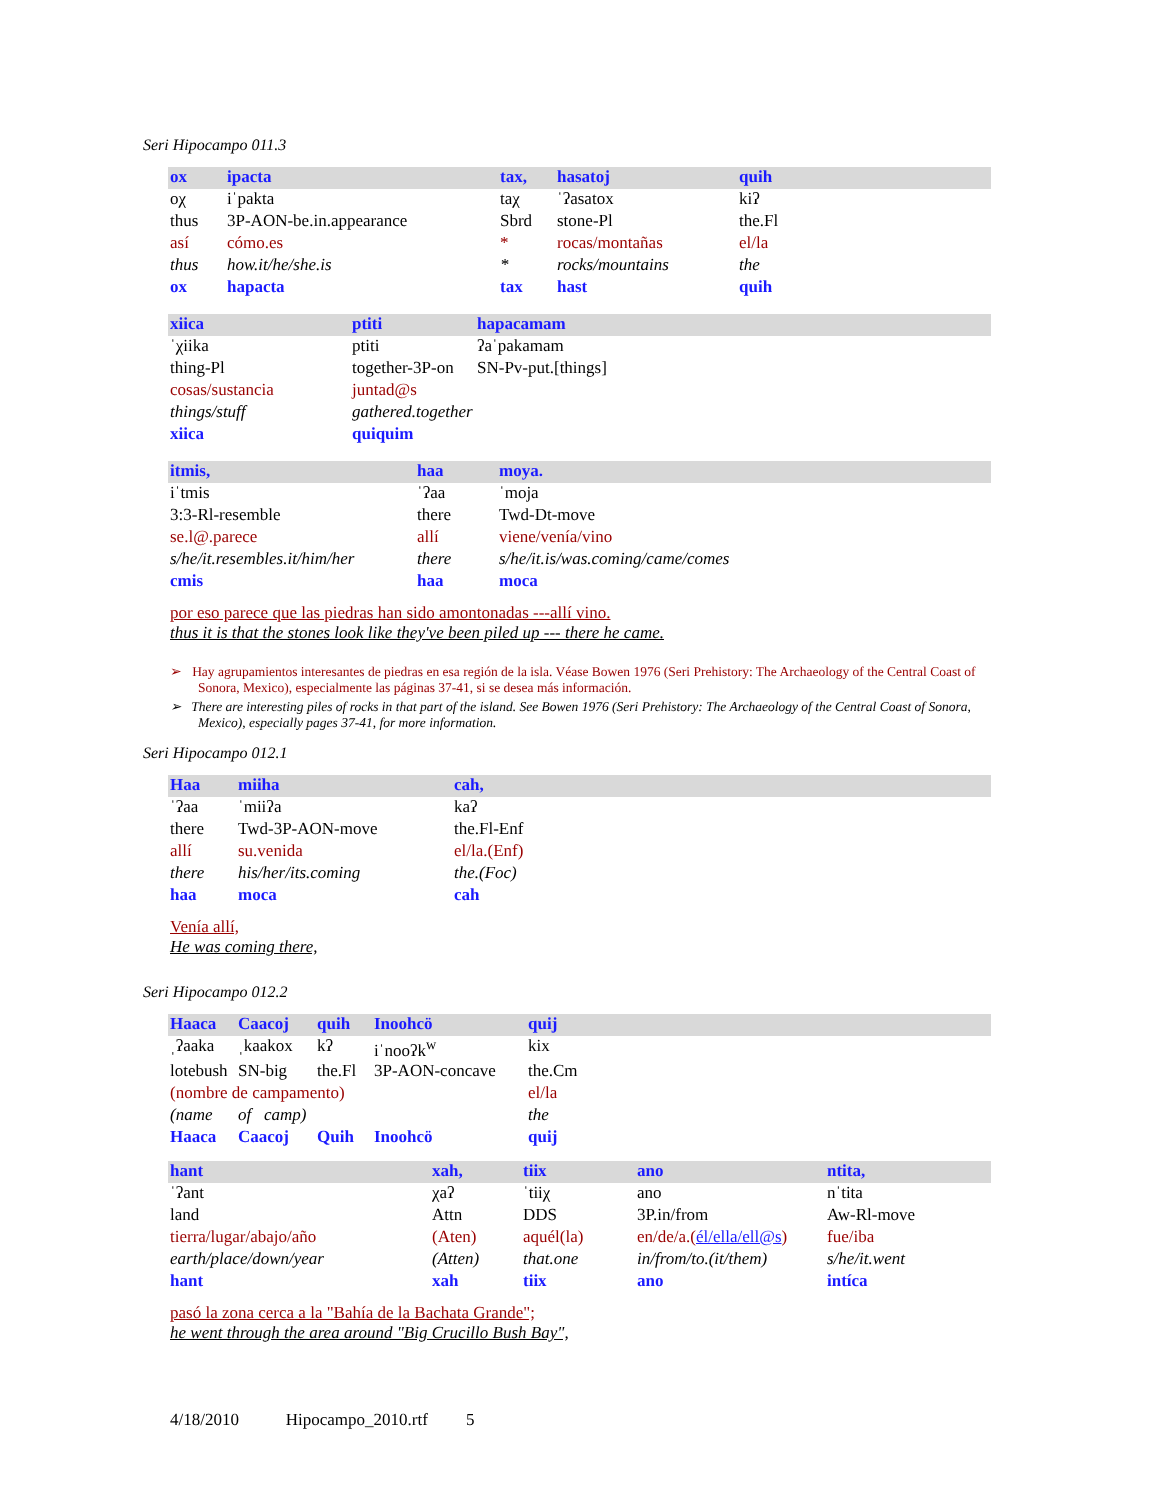Seri Hipocampo 011.3
| ox | ipacta | tax, | hasatoj | quih |
| oχ | iˈpakta | taχ | ˈʔasatox | kiʔ |
| thus | 3P-AON-be.in.appearance | Sbrd | stone-Pl | the.Fl |
| así | cómo.es | * | rocas/montañas | el/la |
| thus | how.it/he/she.is | * | rocks/mountains | the |
| ox | hapacta | tax | hast | quih |
| xiica | ptiti | hapacamam |
| ˈχiika | ptiti | ʔaˈpakamam |
| thing-Pl | together-3P-on | SN-Pv-put.[things] |
| cosas/sustancia | juntad@s | |
| things/stuff | gathered.together | |
| xiica | quiquim | |
| itmis, | haa | moya. |
| iˈtmis | ˈʔaa | ˈmoja |
| 3:3-Rl-resemble | there | Twd-Dt-move |
| se.l@.parece | allí | viene/venía/vino |
| s/he/it.resembles.it/him/her | there | s/he/it.is/was.coming/came/comes |
| cmis | haa | moca |
por eso parece que las piedras han sido amontonadas ---allí vino.
thus it is that the stones look like they've been piled up --- there he came.
➢ Hay agrupamientos interesantes de piedras en esa región de la isla. Véase Bowen 1976 (Seri Prehistory: The Archaeology of the Central Coast of Sonora, Mexico), especialmente las páginas 37-41, si se desea más información.
➢ There are interesting piles of rocks in that part of the island. See Bowen 1976 (Seri Prehistory: The Archaeology of the Central Coast of Sonora, Mexico), especially pages 37-41, for more information.
Seri Hipocampo 012.1
| Haa | miiha | cah, |
| ˈʔaa | ˈmiiʔa | kaʔ |
| there | Twd-3P-AON-move | the.Fl-Enf |
| allí | su.venida | el/la.(Enf) |
| there | his/her/its.coming | the.(Foc) |
| haa | moca | cah |
Venía allí,
He was coming there,
Seri Hipocampo 012.2
| Haaca | Caacoj | quih | Inoohcö | quij |
| ˌʔaaka | ˌkaakox | kʔ | iˈnooʔk<sup>w</sup> | kix |
| lotebush | SN-big | the.Fl | 3P-AON-concave | the.Cm |
| (nombre de campamento) | | | | el/la |
| (name | of camp) | | | the |
| Haaca | Caacoj | Quih | Inoohcö | quij |
| hant | xah, | tiix | ano | ntita, |
| ˈʔant | χaʔ | ˈtiiχ | ano | nˈtita |
| land | Attn | DDS | 3P.in/from | Aw-Rl-move |
| tierra/lugar/abajo/año | (Aten) | aquél(la) | en/de/a.( él/ella/ell@s ) | fue/iba |
| earth/place/down/year | (Atten) | that.one | in/from/to.(it/them) | s/he/it.went |
| hant | xah | tiix | ano | intíca |
pasó la zona cerca a la "Bahía de la Bachata Grande";
he went through the area around "Big Crucillo Bush Bay",
4/18/2010 Hipocampo_2010.rtf 5